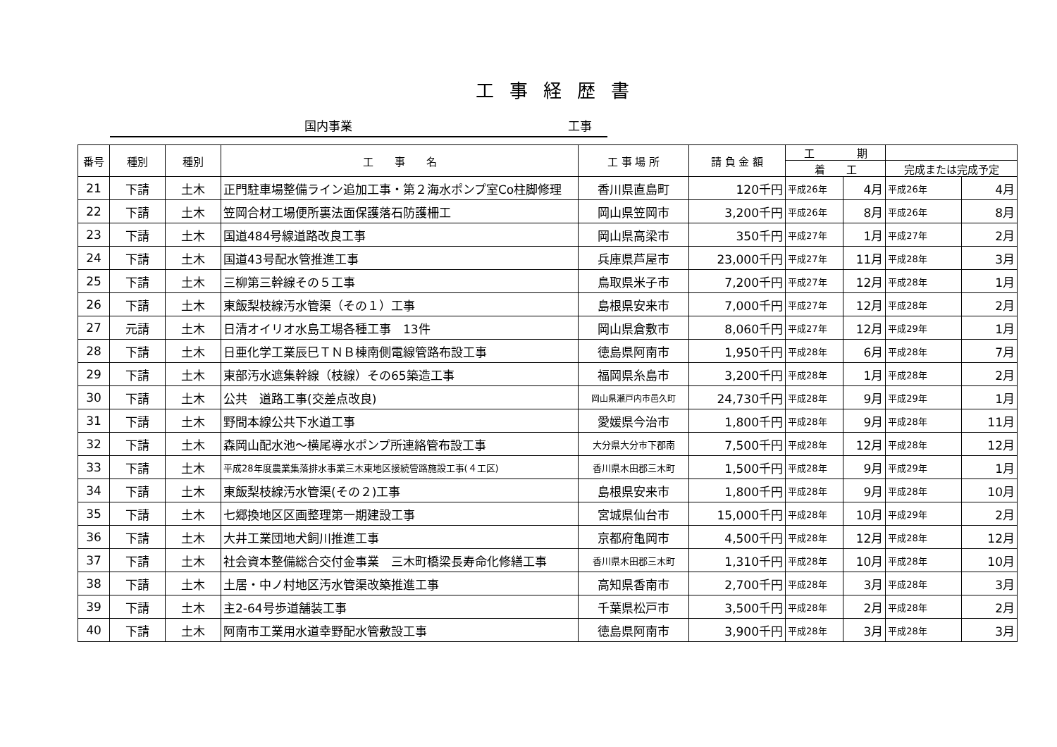工事経歴書
国内事業 工事
| 番号 | 種別 | 種別 | 工 事 名 | 工 事 場 所 | 請 負 金 額 | 工 期 | | | |
| --- | --- | --- | --- | --- | --- | --- | --- | --- | --- |
| | | | | | | 着 工 | | 完成または完成予定 | |
| 21 | 下請 | 土木 | 正門駐車場整備ライン追加工事・第２海水ポンプ室Co柱脚修理 | 香川県直島町 | 120千円 | 平成26年 | 4月 | 平成26年 | 4月 |
| 22 | 下請 | 土木 | 笠岡合材工場便所裏法面保護落石防護柵工 | 岡山県笠岡市 | 3,200千円 | 平成26年 | 8月 | 平成26年 | 8月 |
| 23 | 下請 | 土木 | 国道484号線道路改良工事 | 岡山県高梁市 | 350千円 | 平成27年 | 1月 | 平成27年 | 2月 |
| 24 | 下請 | 土木 | 国道43号配水管推進工事 | 兵庫県芦屋市 | 23,000千円 | 平成27年 | 11月 | 平成28年 | 3月 |
| 25 | 下請 | 土木 | 三柳第三幹線その５工事 | 鳥取県米子市 | 7,200千円 | 平成27年 | 12月 | 平成28年 | 1月 |
| 26 | 下請 | 土木 | 東飯梨枝線汚水管渠（その１）工事 | 島根県安来市 | 7,000千円 | 平成27年 | 12月 | 平成28年 | 2月 |
| 27 | 元請 | 土木 | 日清オイリオ水島工場各種工事 13件 | 岡山県倉敷市 | 8,060千円 | 平成27年 | 12月 | 平成29年 | 1月 |
| 28 | 下請 | 土木 | 日亜化学工業辰巳ＴＮＢ棟南側電線管路布設工事 | 徳島県阿南市 | 1,950千円 | 平成28年 | 6月 | 平成28年 | 7月 |
| 29 | 下請 | 土木 | 東部汚水遮集幹線（枝線）その65築造工事 | 福岡県糸島市 | 3,200千円 | 平成28年 | 1月 | 平成28年 | 2月 |
| 30 | 下請 | 土木 | 公共 道路工事(交差点改良) | 岡山県瀬戸内市邑久町 | 24,730千円 | 平成28年 | 9月 | 平成29年 | 1月 |
| 31 | 下請 | 土木 | 野間本線公共下水道工事 | 愛媛県今治市 | 1,800千円 | 平成28年 | 9月 | 平成28年 | 11月 |
| 32 | 下請 | 土木 | 森岡山配水池～横尾導水ポンプ所連絡管布設工事 | 大分県大分市下郡南 | 7,500千円 | 平成28年 | 12月 | 平成28年 | 12月 |
| 33 | 下請 | 土木 | 平成28年度農業集落排水事業三木東地区接続管路施設工事(４工区) | 香川県木田郡三木町 | 1,500千円 | 平成28年 | 9月 | 平成29年 | 1月 |
| 34 | 下請 | 土木 | 東飯梨枝線汚水管渠(その２)工事 | 島根県安来市 | 1,800千円 | 平成28年 | 9月 | 平成28年 | 10月 |
| 35 | 下請 | 土木 | 七郷換地区区画整理第一期建設工事 | 宮城県仙台市 | 15,000千円 | 平成28年 | 10月 | 平成29年 | 2月 |
| 36 | 下請 | 土木 | 大井工業団地犬飼川推進工事 | 京都府亀岡市 | 4,500千円 | 平成28年 | 12月 | 平成28年 | 12月 |
| 37 | 下請 | 土木 | 社会資本整備総合交付金事業 三木町橋梁長寿命化修繕工事 | 香川県木田郡三木町 | 1,310千円 | 平成28年 | 10月 | 平成28年 | 10月 |
| 38 | 下請 | 土木 | 土居・中ノ村地区汚水管渠改築推進工事 | 高知県香南市 | 2,700千円 | 平成28年 | 3月 | 平成28年 | 3月 |
| 39 | 下請 | 土木 | 主2-64号歩道舗装工事 | 千葉県松戸市 | 3,500千円 | 平成28年 | 2月 | 平成28年 | 2月 |
| 40 | 下請 | 土木 | 阿南市工業用水道幸野配水管敷設工事 | 徳島県阿南市 | 3,900千円 | 平成28年 | 3月 | 平成28年 | 3月 |